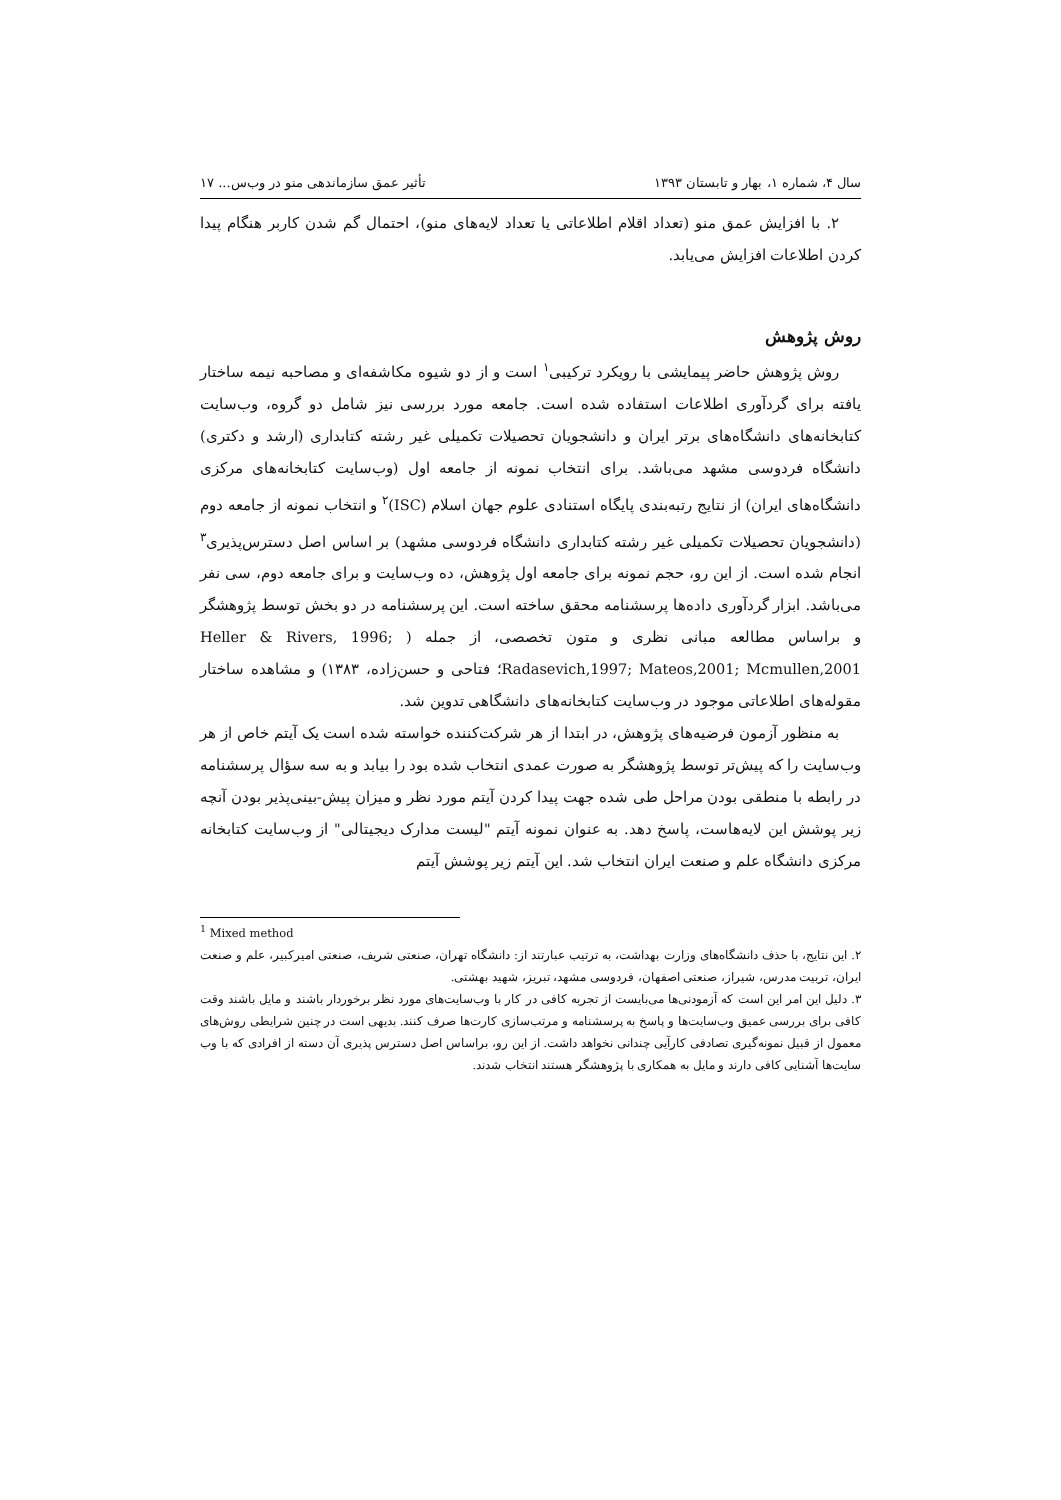سال ۴، شماره ۱، بهار و تابستان ۱۳۹۳ تأثیر عمق سازماندهی منو در وب‌س... ۱۷
۲. با افزایش عمق منو (تعداد اقلام اطلاعاتی یا تعداد لایه‌های منو)، احتمال گم شدن کاربر هنگام پیدا کردن اطلاعات افزایش می‌یابد.
روش پژوهش
روش پژوهش حاضر پیمایشی با رویکرد ترکیبی<sup>۱</sup> است و از دو شیوه مکاشفه‌ای و مصاحبه نیمه ساختار یافته برای گردآوری اطلاعات استفاده شده است. جامعه مورد بررسی نیز شامل دو گروه، وب‌سایت کتابخانه‌های دانشگاه‌های برتر ایران و دانشجویان تحصیلات تکمیلی غیر رشته کتابداری (ارشد و دکتری) دانشگاه فردوسی مشهد می‌باشد. برای انتخاب نمونه از جامعه اول (وب‌سایت کتابخانه‌های مرکزی دانشگاه‌های ایران) از نتایج رتبه‌بندی پایگاه استنادی علوم جهان اسلام (ISC)<sup>۲</sup> و انتخاب نمونه از جامعه دوم (دانشجویان تحصیلات تکمیلی غیر رشته کتابداری دانشگاه فردوسی مشهد) بر اساس اصل دسترس‌پذیری<sup>۳</sup> انجام شده است. از این رو، حجم نمونه برای جامعه اول پژوهش، ده وب‌سایت و برای جامعه دوم، سی نفر می‌باشد. ابزار گردآوری داده‌ها پرسشنامه محقق ساخته است. این پرسشنامه در دو بخش توسط پژوهشگر و براساس مطالعه مبانی نظری و متون تخصصی، از جمله ( Heller & Rivers, 1996; Radasevich,1997; Mateos,2001; Mcmullen,2001؛ فتاحی و حسن‌زاده، ۱۳۸۳) و مشاهده ساختار مقوله‌های اطلاعاتی موجود در وب‌سایت کتابخانه‌های دانشگاهی تدوین شد.
به منظور آزمون فرضیه‌های پژوهش، در ابتدا از هر شرکت‌کننده خواسته شده است یک آیتم خاص از هر وب‌سایت را که پیش‌تر توسط پژوهشگر به صورت عمدی انتخاب شده بود را بیابد و به سه سؤال پرسشنامه در رابطه با منطقی بودن مراحل طی شده جهت پیدا کردن آیتم مورد نظر و میزان پیش-بینی‌پذیر بودن آنچه زیر پوشش این لایه‌هاست، پاسخ دهد. به عنوان نمونه آیتم "لیست مدارک دیجیتالی" از وب‌سایت کتابخانه مرکزی دانشگاه علم و صنعت ایران انتخاب شد. این آیتم زیر پوشش آیتم
<sup>1</sup> Mixed method
۲. این نتایج، با حذف دانشگاه‌های وزارت بهداشت، به ترتیب عبارتند از: دانشگاه تهران، صنعتی شریف، صنعتی امیرکبیر، علم و صنعت ایران، تربیت مدرس، شیراز، صنعتی اصفهان، فردوسی مشهد، تبریز، شهید بهشتی.
۳. دلیل این امر این است که آزمودنی‌ها می‌بایست از تجربه کافی در کار با وب‌سایت‌های مورد نظر برخوردار باشند و مایل باشند وقت کافی برای بررسی عمیق وب‌سایت‌ها و پاسخ به پرسشنامه و مرتب‌سازی کارت‌ها صرف کنند. بدیهی است در چنین شرایطی روش‌های معمول از قبیل نمونه‌گیری تصادفی کارآیی چندانی نخواهد داشت. از این رو، براساس اصل دسترس پذیری آن دسته از افرادی که با وب سایت‌ها آشنایی کافی دارند و مایل به همکاری با پژوهشگر هستند انتخاب شدند.